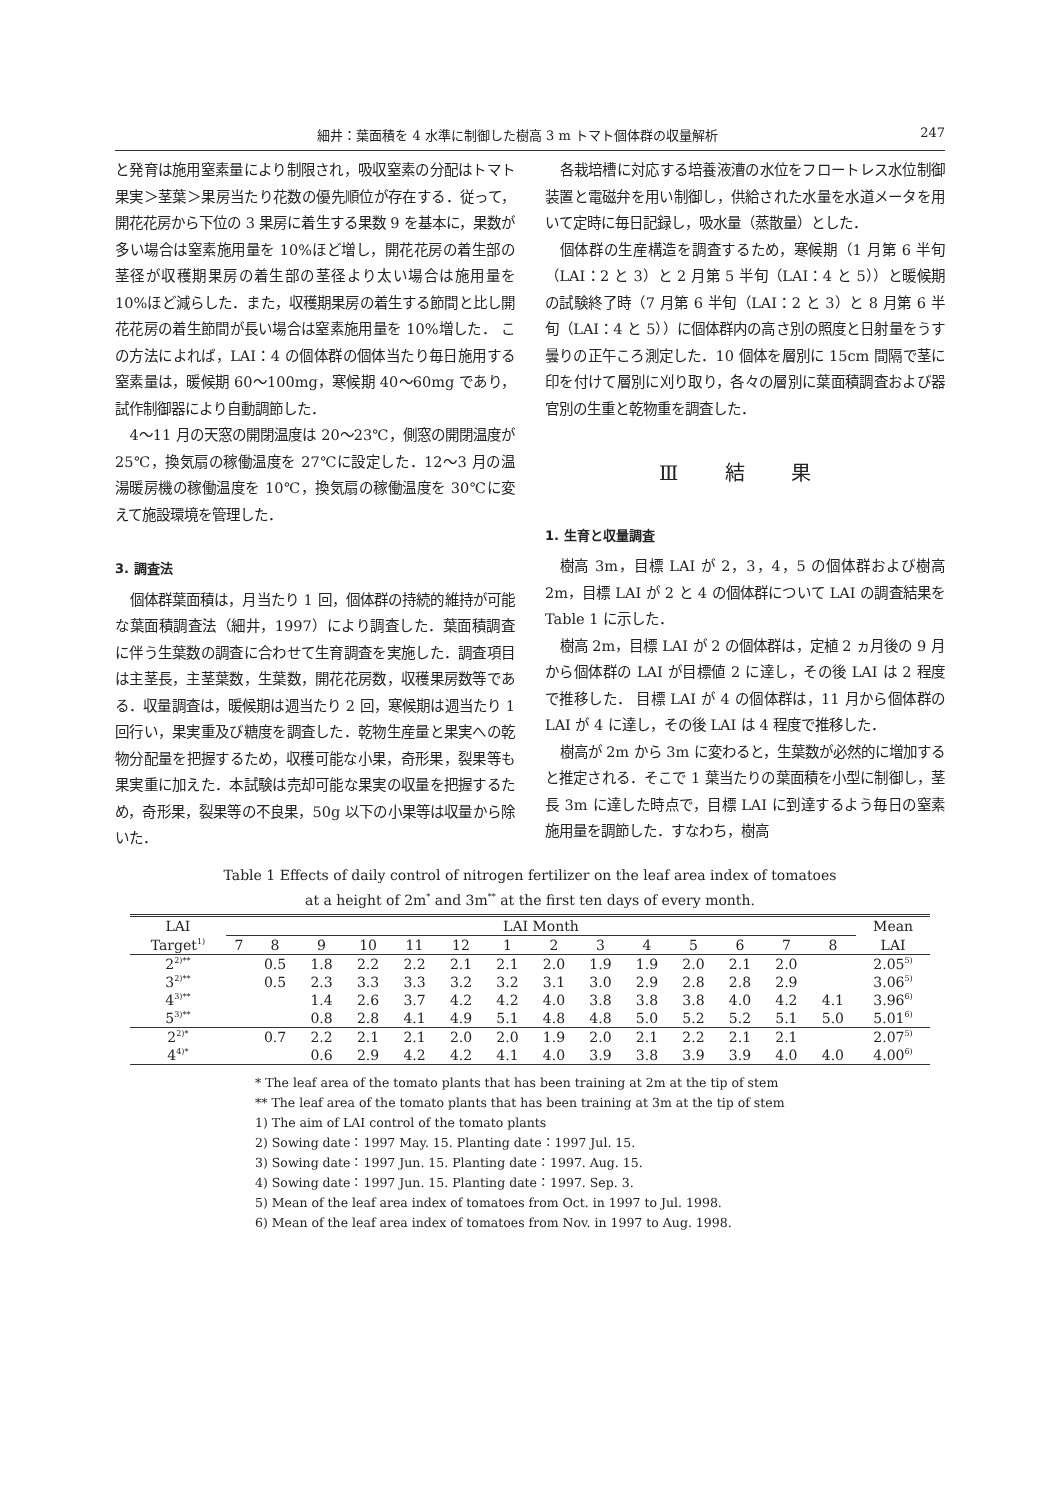細井：葉面積を 4 水準に制御した樹高 3 m トマト個体群の収量解析 247
と発育は施用窒素量により制限され，吸収窒素の分配はトマト果実＞茎葉＞果房当たり花数の優先順位が存在する．従って，開花花房から下位の 3 果房に着生する果数 9 を基本に，果数が多い場合は窒素施用量を 10%ほど増し，開花花房の着生部の茎径が収穫期果房の着生部の茎径より太い場合は施用量を 10%ほど減らした．また，収穫期果房の着生する節間と比し開花花房の着生節間が長い場合は窒素施用量を 10%増した． この方法によれば，LAI：4 の個体群の個体当たり毎日施用する窒素量は，暖候期 60〜100mg，寒候期 40〜60mg であり，試作制御器により自動調節した．
4〜11 月の天窓の開閉温度は 20〜23℃，側窓の開閉温度が 25℃，換気扇の稼働温度を 27℃に設定した．12〜3 月の温湯暖房機の稼働温度を 10℃，換気扇の稼働温度を 30℃に変えて施設環境を管理した．
3. 調査法
個体群葉面積は，月当たり 1 回，個体群の持続的維持が可能な葉面積調査法（細井，1997）により調査した．葉面積調査に伴う生葉数の調査に合わせて生育調査を実施した．調査項目は主茎長，主茎葉数，生葉数，開花花房数，収穫果房数等である．収量調査は，暖候期は週当たり 2 回，寒候期は週当たり 1 回行い，果実重及び糖度を調査した．乾物生産量と果実への乾物分配量を把握するため，収穫可能な小果，奇形果，裂果等も果実重に加えた．本試験は売却可能な果実の収量を把握するため，奇形果，裂果等の不良果，50g 以下の小果等は収量から除いた．
各栽培槽に対応する培養液漕の水位をフロートレス水位制御装置と電磁弁を用い制御し，供給された水量を水道メータを用いて定時に毎日記録し，吸水量（蒸散量）とした．
個体群の生産構造を調査するため，寒候期（1 月第 6 半旬（LAI：2 と 3）と 2 月第 5 半旬（LAI：4 と 5））と暖候期の試験終了時（7 月第 6 半旬（LAI：2 と 3）と 8 月第 6 半旬（LAI：4 と 5））に個体群内の高さ別の照度と日射量をうす曇りの正午ころ測定した．10 個体を層別に 15cm 間隔で茎に印を付けて層別に刈り取り，各々の層別に葉面積調査および器官別の生重と乾物重を調査した．
Ⅲ 結 果
1. 生育と収量調査
樹高 3m，目標 LAI が 2，3，4，5 の個体群および樹高 2m，目標 LAI が 2 と 4 の個体群について LAI の調査結果を Table 1 に示した．
樹高 2m，目標 LAI が 2 の個体群は，定植 2 ヵ月後の 9 月から個体群の LAI が目標値 2 に達し，その後 LAI は 2 程度で推移した． 目標 LAI が 4 の個体群は，11 月から個体群の LAI が 4 に達し，その後 LAI は 4 程度で推移した．
樹高が 2m から 3m に変わると，生葉数が必然的に増加すると推定される．そこで 1 葉当たりの葉面積を小型に制御し，茎長 3m に達した時点で，目標 LAI に到達するよう毎日の窒素施用量を調節した．すなわち，樹高
Table 1 Effects of daily control of nitrogen fertilizer on the leaf area index of tomatoes
at a height of 2m<sup>*</sup> and 3m<sup>**</sup> at the first ten days of every month.
| LAI | LAI Month | | | | | | | | | | | | | | Mean |
| --- | --- | --- | --- | --- | --- | --- | --- | --- | --- | --- | --- | --- | --- | --- | --- |
| Target<sup>1)</sup> | 7 | 8 | 9 | 10 | 11 | 12 | 1 | 2 | 3 | 4 | 5 | 6 | 7 | 8 | LAI |
| 2<sup>2)**</sup> | | 0.5 | 1.8 | 2.2 | 2.2 | 2.1 | 2.1 | 2.0 | 1.9 | 1.9 | 2.0 | 2.1 | 2.0 | | 2.05<sup>5)</sup> |
| 3<sup>2)**</sup> | | 0.5 | 2.3 | 3.3 | 3.3 | 3.2 | 3.2 | 3.1 | 3.0 | 2.9 | 2.8 | 2.8 | 2.9 | | 3.06<sup>5)</sup> |
| 4<sup>3)**</sup> | | | 1.4 | 2.6 | 3.7 | 4.2 | 4.2 | 4.0 | 3.8 | 3.8 | 3.8 | 4.0 | 4.2 | 4.1 | 3.96<sup>6)</sup> |
| 5<sup>3)**</sup> | | | 0.8 | 2.8 | 4.1 | 4.9 | 5.1 | 4.8 | 4.8 | 5.0 | 5.2 | 5.2 | 5.1 | 5.0 | 5.01<sup>6)</sup> |
| 2<sup>2)*</sup> | | 0.7 | 2.2 | 2.1 | 2.1 | 2.0 | 2.0 | 1.9 | 2.0 | 2.1 | 2.2 | 2.1 | 2.1 | | 2.07<sup>5)</sup> |
| 4<sup>4)*</sup> | | | 0.6 | 2.9 | 4.2 | 4.2 | 4.1 | 4.0 | 3.9 | 3.8 | 3.9 | 3.9 | 4.0 | 4.0 | 4.00<sup>6)</sup> |
* The leaf area of the tomato plants that has been training at 2m at the tip of stem
** The leaf area of the tomato plants that has been training at 3m at the tip of stem
1) The aim of LAI control of the tomato plants
2) Sowing date：1997 May. 15. Planting date：1997 Jul. 15.
3) Sowing date：1997 Jun. 15. Planting date：1997. Aug. 15.
4) Sowing date：1997 Jun. 15. Planting date：1997. Sep. 3.
5) Mean of the leaf area index of tomatoes from Oct. in 1997 to Jul. 1998.
6) Mean of the leaf area index of tomatoes from Nov. in 1997 to Aug. 1998.